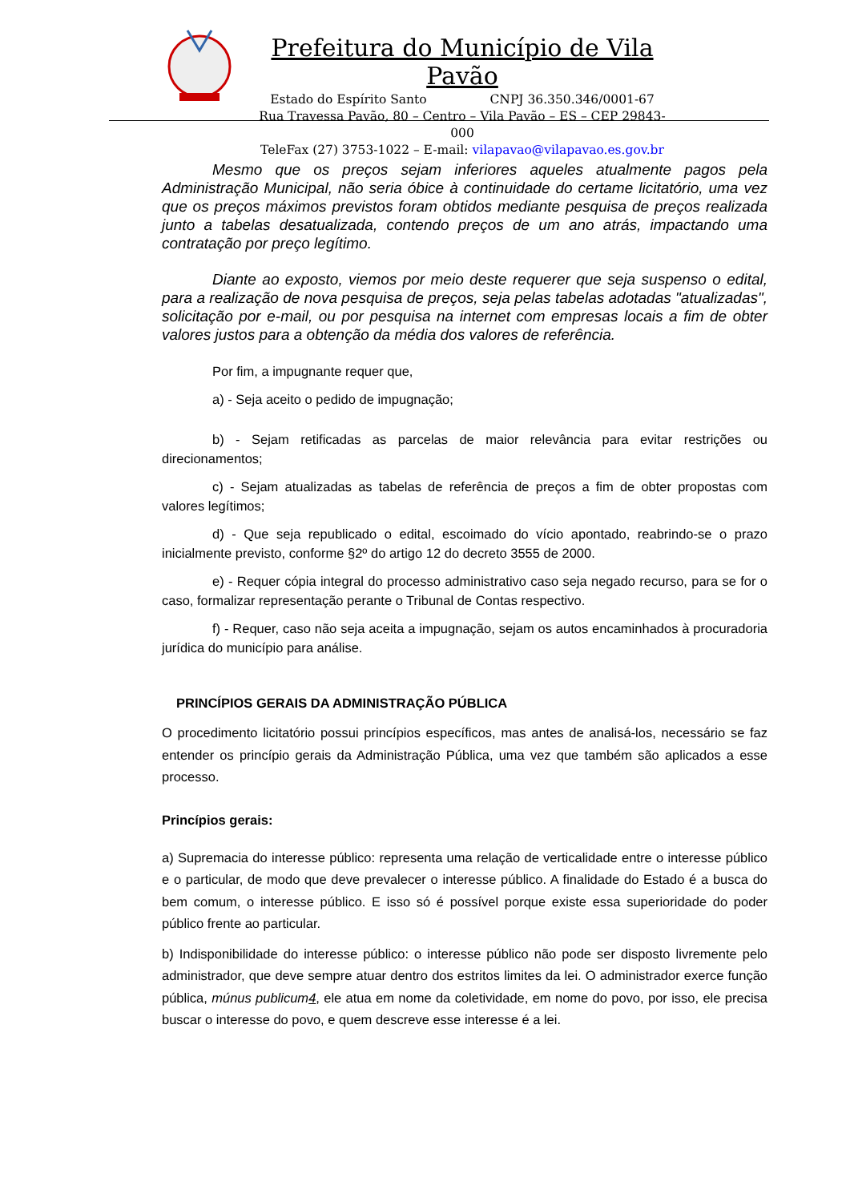Prefeitura do Município de Vila Pavão
Estado do Espírito Santo CNPJ 36.350.346/0001-67
Rua Travessa Pavão, 80 – Centro – Vila Pavão – ES – CEP 29843-000
TeleFax (27) 3753-1022 – E-mail: vilapavao@vilapavao.es.gov.br
Mesmo que os preços sejam inferiores aqueles atualmente pagos pela Administração Municipal, não seria óbice à continuidade do certame licitatório, uma vez que os preços máximos previstos foram obtidos mediante pesquisa de preços realizada junto a tabelas desatualizada, contendo preços de um ano atrás, impactando uma contratação por preço legítimo.
Diante ao exposto, viemos por meio deste requerer que seja suspenso o edital, para a realização de nova pesquisa de preços, seja pelas tabelas adotadas "atualizadas", solicitação por e-mail, ou por pesquisa na internet com empresas locais a fim de obter valores justos para a obtenção da média dos valores de referência.
Por fim, a impugnante requer que,
a) - Seja aceito o pedido de impugnação;
b) - Sejam retificadas as parcelas de maior relevância para evitar restrições ou direcionamentos;
c) - Sejam atualizadas as tabelas de referência de preços a fim de obter propostas com valores legítimos;
d) - Que seja republicado o edital, escoimado do vício apontado, reabrindo-se o prazo inicialmente previsto, conforme §2º do artigo 12 do decreto 3555 de 2000.
e) - Requer cópia integral do processo administrativo caso seja negado recurso, para se for o caso, formalizar representação perante o Tribunal de Contas respectivo.
f) - Requer, caso não seja aceita a impugnação, sejam os autos encaminhados à procuradoria jurídica do município para análise.
PRINCÍPIOS GERAIS DA ADMINISTRAÇÃO PÚBLICA
O procedimento licitatório possui princípios específicos, mas antes de analisá-los, necessário se faz entender os princípio gerais da Administração Pública, uma vez que também são aplicados a esse processo.
Princípios gerais:
a) Supremacia do interesse público: representa uma relação de verticalidade entre o interesse público e o particular, de modo que deve prevalecer o interesse público. A finalidade do Estado é a busca do bem comum, o interesse público. E isso só é possível porque existe essa superioridade do poder público frente ao particular.
b) Indisponibilidade do interesse público: o interesse público não pode ser disposto livremente pelo administrador, que deve sempre atuar dentro dos estritos limites da lei. O administrador exerce função pública, múnus publicum4, ele atua em nome da coletividade, em nome do povo, por isso, ele precisa buscar o interesse do povo, e quem descreve esse interesse é a lei.